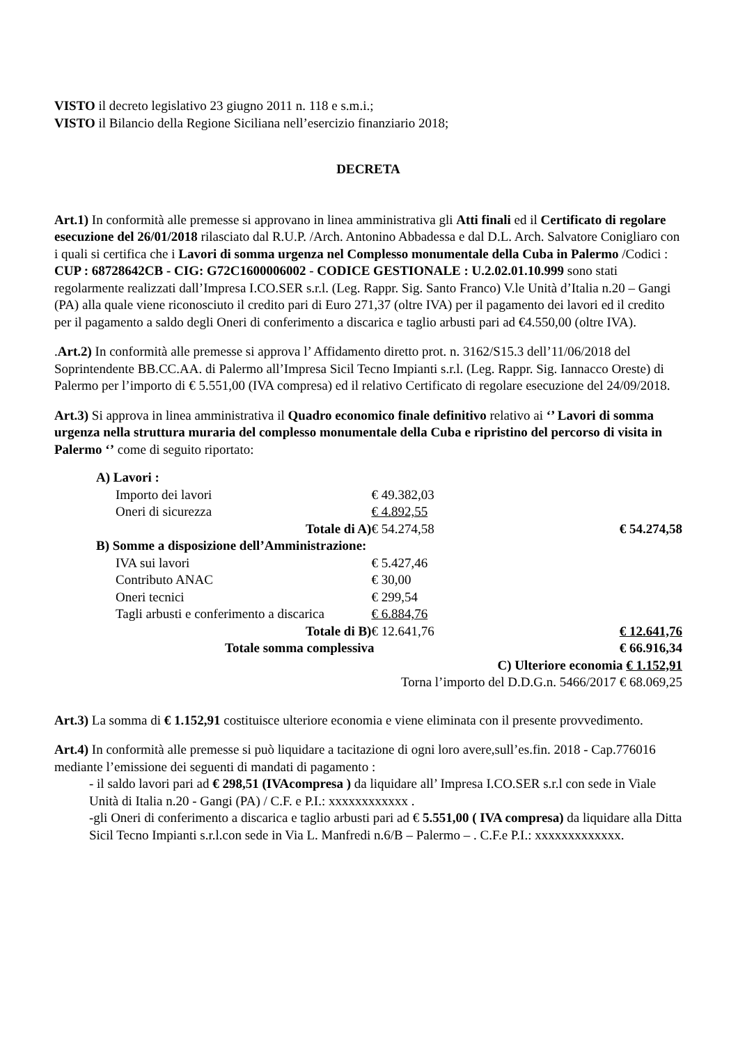VISTO il decreto legislativo 23 giugno 2011 n. 118 e s.m.i.;
VISTO il Bilancio della Regione Siciliana nell’esercizio finanziario 2018;
DECRETA
Art.1) In conformità alle premesse si approvano in linea amministrativa gli Atti finali ed il Certificato di regolare esecuzione del 26/01/2018 rilasciato dal R.U.P. /Arch. Antonino Abbadessa e dal D.L. Arch. Salvatore Conigliaro con i quali si certifica che i Lavori di somma urgenza nel Complesso monumentale della Cuba in Palermo /Codici : CUP : 68728642CB - CIG: G72C1600006002 - CODICE GESTIONALE : U.2.02.01.10.999 sono stati regolarmente realizzati dall’Impresa I.CO.SER s.r.l. (Leg. Rappr. Sig. Santo Franco) V.le Unità d’Italia n.20 – Gangi (PA) alla quale viene riconosciuto il credito pari di Euro 271,37 (oltre IVA) per il pagamento dei lavori ed il credito per il pagamento a saldo degli Oneri di conferimento a discarica e taglio arbusti pari ad €4.550,00 (oltre IVA).
.Art.2) In conformità alle premesse si approva l’ Affidamento diretto prot. n. 3162/S15.3 dell’11/06/2018 del Soprintendente BB.CC.AA. di Palermo all’Impresa Sicil Tecno Impianti s.r.l. (Leg. Rappr. Sig. Iannacco Oreste) di Palermo per l’importo di € 5.551,00 (IVA compresa) ed il relativo Certificato di regolare esecuzione del 24/09/2018.
Art.3) Si approva in linea amministrativa il Quadro economico finale definitivo relativo ai ‘’ Lavori di somma urgenza nella struttura muraria del complesso monumentale della Cuba e ripristino del percorso di visita in Palermo ‘’ come di seguito riportato:
| A) Lavori : | | |
| Importo dei lavori | € 49.382,03 | |
| Oneri di sicurezza | € 4.892,55 | |
| Totale di A) | € 54.274,58 | € 54.274,58 |
| B) Somme a disposizione dell’Amministrazione: | | |
| IVA sui lavori | € 5.427,46 | |
| Contributo ANAC | € 30,00 | |
| Oneri tecnici | € 299,54 | |
| Tagli arbusti e conferimento a discarica | € 6.884,76 | |
| Totale di B) | € 12.641,76 | € 12.641,76 |
| Totale somma complessiva | | € 66.916,34 |
| C) Ulteriore economia € 1.152,91 | | |
| Torna l’importo del D.D.G.n. 5466/2017 € 68.069,25 | | |
Art.3) La somma di € 1.152,91 costituisce ulteriore economia e viene eliminata con il presente provvedimento.
Art.4) In conformità alle premesse si può liquidare a tacitazione di ogni loro avere,sull’es.fin. 2018 - Cap.776016 mediante l’emissione dei seguenti di mandati di pagamento :
- il saldo lavori pari ad € 298,51 (IVAcompresa ) da liquidare all’ Impresa I.CO.SER s.r.l con sede in Viale Unità di Italia n.20 - Gangi (PA) / C.F. e P.I.: xxxxxxxxxxxx .
-gli Oneri di conferimento a discarica e taglio arbusti pari ad € 5.551,00 ( IVA compresa) da liquidare alla Ditta Sicil Tecno Impianti s.r.l.con sede in Via L. Manfredi n.6/B – Palermo – . C.F.e P.I.: xxxxxxxxxxxxx.